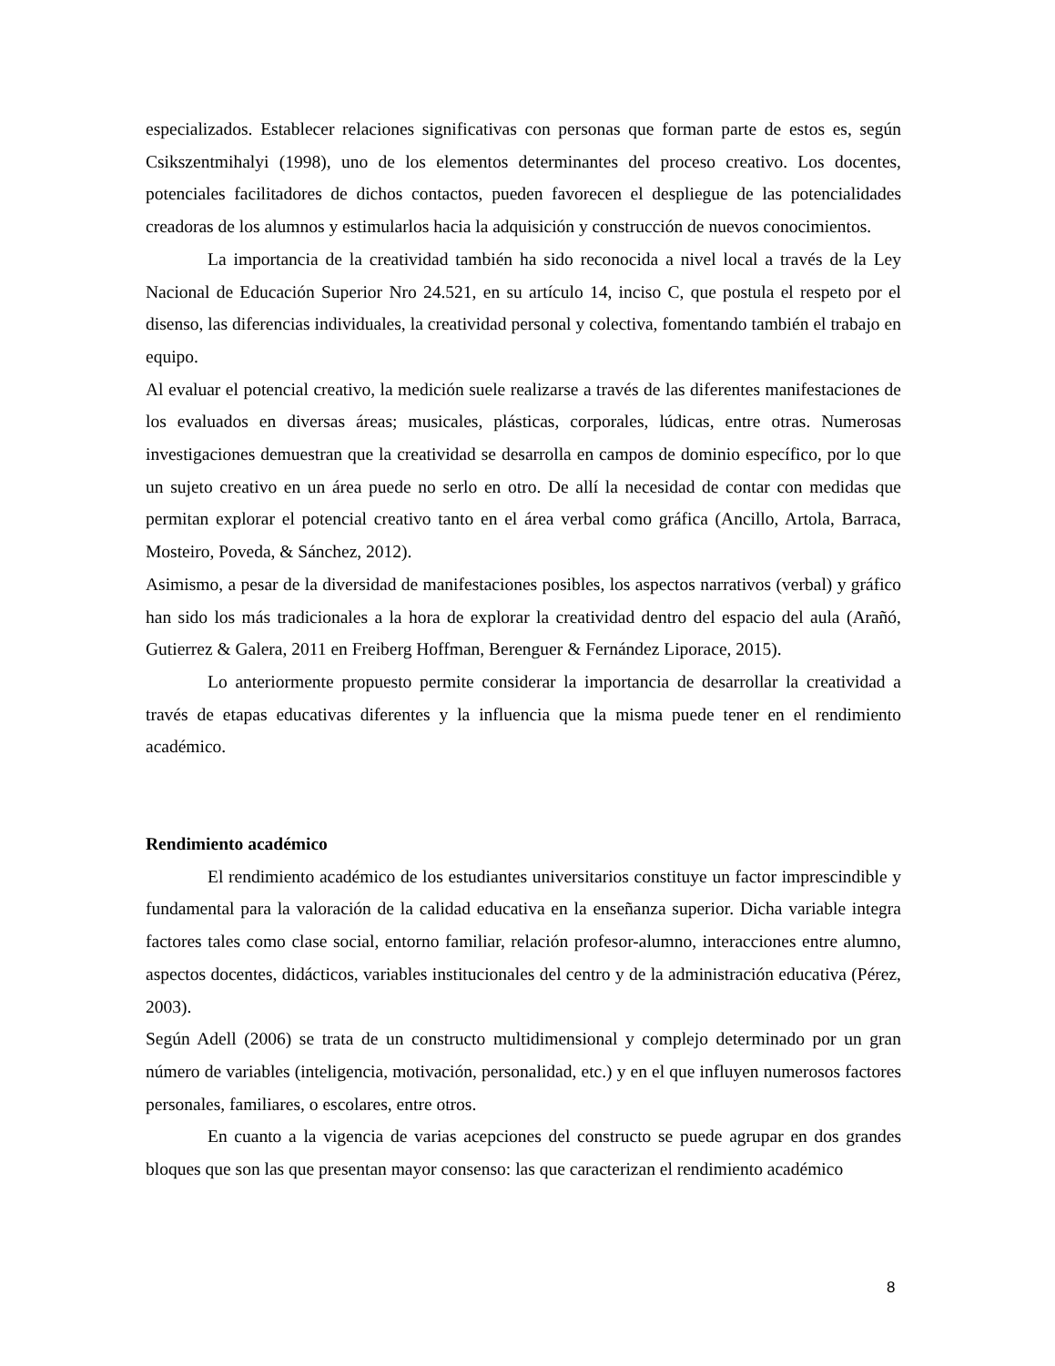especializados. Establecer relaciones significativas con personas que forman parte de estos es, según Csikszentmihalyi (1998), uno de los elementos determinantes del proceso creativo. Los docentes, potenciales facilitadores de dichos contactos, pueden favorecen el despliegue de las potencialidades creadoras de los alumnos y estimularlos hacia la adquisición y construcción de nuevos conocimientos.
La importancia de la creatividad también ha sido reconocida a nivel local a través de la Ley Nacional de Educación Superior Nro 24.521, en su artículo 14, inciso C, que postula el respeto por el disenso, las diferencias individuales, la creatividad personal y colectiva, fomentando también el trabajo en equipo.
Al evaluar el potencial creativo, la medición suele realizarse a través de las diferentes manifestaciones de los evaluados en diversas áreas; musicales, plásticas, corporales, lúdicas, entre otras. Numerosas investigaciones demuestran que la creatividad se desarrolla en campos de dominio específico, por lo que un sujeto creativo en un área puede no serlo en otro. De allí la necesidad de contar con medidas que permitan explorar el potencial creativo tanto en el área verbal como gráfica (Ancillo, Artola, Barraca, Mosteiro, Poveda, & Sánchez, 2012).
Asimismo, a pesar de la diversidad de manifestaciones posibles, los aspectos narrativos (verbal) y gráfico han sido los más tradicionales a la hora de explorar la creatividad dentro del espacio del aula (Arañó, Gutierrez & Galera, 2011 en Freiberg Hoffman, Berenguer & Fernández Liporace, 2015).
Lo anteriormente propuesto permite considerar la importancia de desarrollar la creatividad a través de etapas educativas diferentes y la influencia que la misma puede tener en el rendimiento académico.
Rendimiento académico
El rendimiento académico de los estudiantes universitarios constituye un factor imprescindible y fundamental para la valoración de la calidad educativa en la enseñanza superior. Dicha variable integra factores tales como clase social, entorno familiar, relación profesor-alumno, interacciones entre alumno, aspectos docentes, didácticos, variables institucionales del centro y de la administración educativa (Pérez, 2003).
Según Adell (2006) se trata de un constructo multidimensional y complejo determinado por un gran número de variables (inteligencia, motivación, personalidad, etc.) y en el que influyen numerosos factores personales, familiares, o escolares, entre otros.
En cuanto a la vigencia de varias acepciones del constructo se puede agrupar en dos grandes bloques que son las que presentan mayor consenso: las que caracterizan el rendimiento académico
8